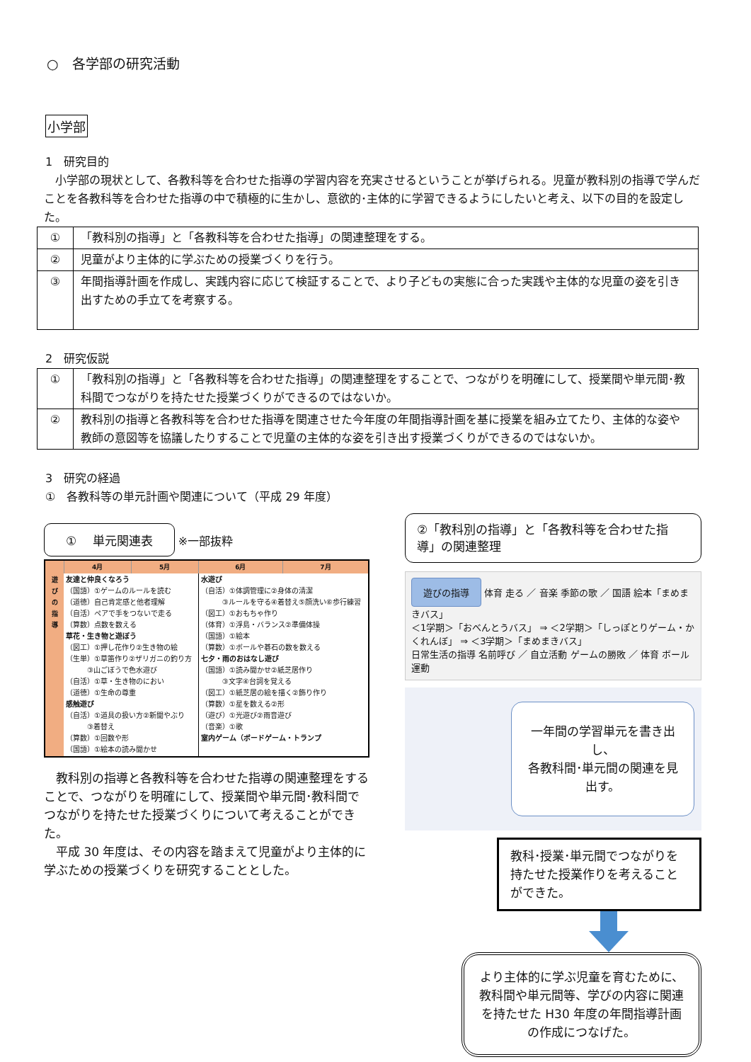○　各学部の研究活動
小学部
1　研究目的
　小学部の現状として、各教科等を合わせた指導の学習内容を充実させるということが挙げられる。児童が教科別の指導で学んだことを各教科等を合わせた指導の中で積極的に生かし、意欲的･主体的に学習できるようにしたいと考え、以下の目的を設定した。
| ① | 「教科別の指導」と「各教科等を合わせた指導」の関連整理をする。 |
| ② | 児童がより主体的に学ぶための授業づくりを行う。 |
| ③ | 年間指導計画を作成し、実践内容に応じて検証することで、より子どもの実態に合った実践や主体的な児童の姿を引き出すための手立てを考察する。 |
2　研究仮説
| ① | 「教科別の指導」と「各教科等を合わせた指導」の関連整理をすることで、つながりを明確にして、授業間や単元間･教科間でつながりを持たせた授業づくりができるのではないか。 |
| ② | 教科別の指導と各教科等を合わせた指導を関連させた今年度の年間指導計画を基に授業を組み立てたり、主体的な姿や教師の意図等を協議したりすることで児童の主体的な姿を引き出す授業づくりができるのではないか。 |
3　研究の経過
①　各教科等の単元計画や関連について（平成 29 年度）
①　 単元関連表 ※一部抜粋
| | 4月 | 5月 | 6月 | 7月 |
| --- | --- | --- | --- | --- |
| 遊 び の 指 導 | 友達と仲良くなろう （国語）①ゲームのルールを読む （道徳）自己肯定感と他者理解 （自活）ペアで手をつないで走る （算数）点数を数える 草花・生き物と遊ぼう （図工）①押し花作り②生き物の絵 （生単）①草笛作り②ザリガニの釣り方 ③山ごぼうで色水遊び （自活）①草・生き物のにおい （道徳）①生命の尊重 感触遊び （自活）①道具の扱い方②新聞やぶり ③着替え （算数）①回数や形 （国語）①絵本の読み聞かせ | | 水遊び （自活）①体調管理に②身体の清潔 ③ルールを守る④着替え⑤顔洗い⑥歩行練習 （図工）①おもちゃ作り （体育）①浮島・バランス②準備体操 （国語）①絵本 （算数）①ボールや碁石の数を数える 七夕・雨のおはなし遊び （国語）①読み聞かせ②紙芝居作り ③文字④台詞を覚える （図工）①紙芝居の絵を描く②飾り作り （算数）①星を数える②形 （遊び）①光遊び②雨音遊び （音楽）①歌 室内ゲーム（ボードゲーム・トランプ | |
　教科別の指導と各教科等を合わせた指導の関連整理をすることで、つながりを明確にして、授業間や単元間･教科間でつながりを持たせた授業づくりについて考えることができた。
　平成 30 年度は、その内容を踏まえて児童がより主体的に学ぶための授業づくりを研究することとした。
②「教科別の指導」と「各教科等を合わせた指導」の関連整理
遊びの指導 体育 走る ／ 音楽 季節の歌 ／ 国語 絵本「まめまきバス」
＜1学期＞「おべんとうバス」 ⇒ ＜2学期＞「しっぽとりゲーム・かくれんぼ」 ⇒ ＜3学期＞「まめまきバス」
日常生活の指導 名前呼び ／ 自立活動 ゲームの勝敗 ／ 体育 ボール運動
一年間の学習単元を書き出し、
各教科間･単元間の関連を見出す。
教科･授業･単元間でつながりを持たせた授業作りを考えることができた。
より主体的に学ぶ児童を育むために、教科間や単元間等、学びの内容に関連を持たせた H30 年度の年間指導計画の作成につなげた。